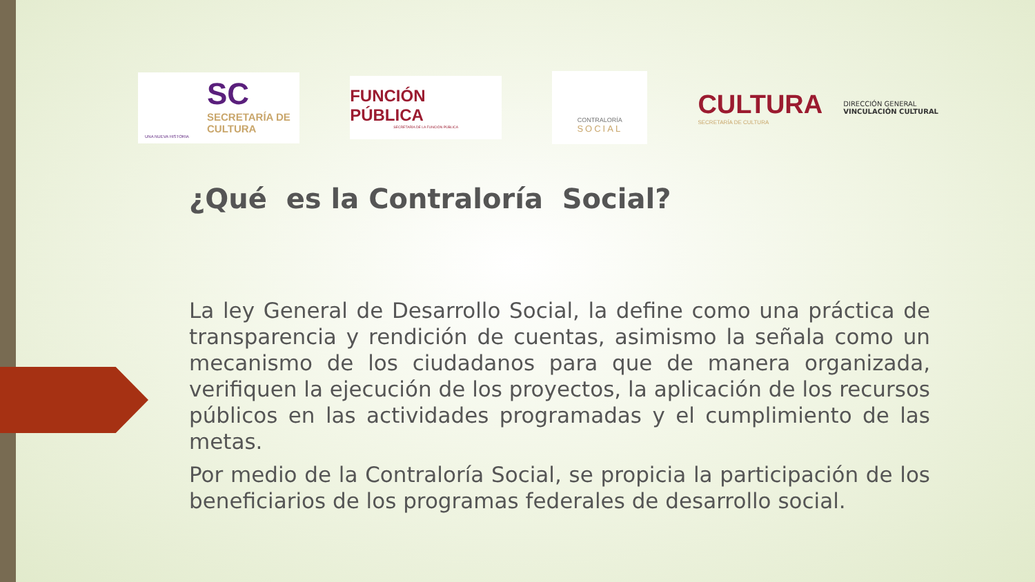SC
SECRETARÍA DE
CULTURA
UNA NUEVA HISTORIA
FUNCIÓN PÚBLICA
SECRETARÍA DE LA FUNCIÓN PÚBLICA
CONTRALORÍA
SOCIAL
CULTURA
SECRETARÍA DE CULTURA
DIRECCIÓN GENERAL
VINCULACIÓN CULTURAL
¿Qué es la Contraloría Social?
La ley General de Desarrollo Social, la define como una práctica de transparencia y rendición de cuentas, asimismo la señala como un mecanismo de los ciudadanos para que de manera organizada, verifiquen la ejecución de los proyectos, la aplicación de los recursos públicos en las actividades programadas y el cumplimiento de las metas.
Por medio de la Contraloría Social, se propicia la participación de los beneficiarios de los programas federales de desarrollo social.